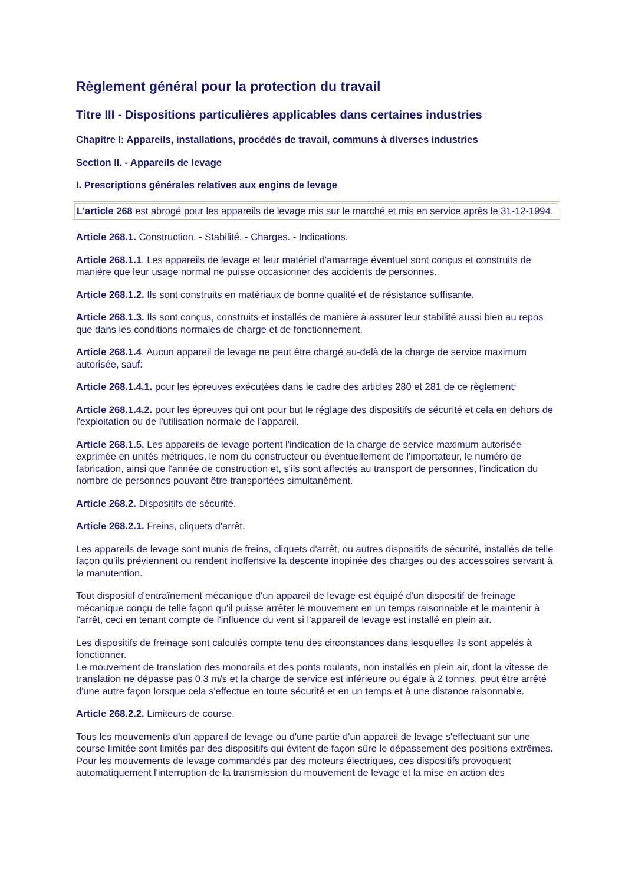Règlement général pour la protection du travail
Titre III - Dispositions particulières applicables dans certaines industries
Chapitre I: Appareils, installations, procédés de travail, communs à diverses industries
Section II. - Appareils de levage
I. Prescriptions générales relatives aux engins de levage
L'article 268 est abrogé pour les appareils de levage mis sur le marché et mis en service après le 31-12-1994.
Article 268.1. Construction. - Stabilité. - Charges. - Indications.
Article 268.1.1. Les appareils de levage et leur matériel d'amarrage éventuel sont conçus et construits de manière que leur usage normal ne puisse occasionner des accidents de personnes.
Article 268.1.2. Ils sont construits en matériaux de bonne qualité et de résistance suffisante.
Article 268.1.3. Ils sont conçus, construits et installés de manière à assurer leur stabilité aussi bien au repos que dans les conditions normales de charge et de fonctionnement.
Article 268.1.4. Aucun appareil de levage ne peut être chargé au-delà de la charge de service maximum autorisée, sauf:
Article 268.1.4.1. pour les épreuves exécutées dans le cadre des articles 280 et 281 de ce règlement;
Article 268.1.4.2. pour les épreuves qui ont pour but le réglage des dispositifs de sécurité et cela en dehors de l'exploitation ou de l'utilisation normale de l'appareil.
Article 268.1.5. Les appareils de levage portent l'indication de la charge de service maximum autorisée exprimée en unités métriques, le nom du constructeur ou éventuellement de l'importateur, le numéro de fabrication, ainsi que l'année de construction et, s'ils sont affectés au transport de personnes, l'indication du nombre de personnes pouvant être transportées simultanément.
Article 268.2. Dispositifs de sécurité.
Article 268.2.1. Freins, cliquets d'arrêt.
Les appareils de levage sont munis de freins, cliquets d'arrêt, ou autres dispositifs de sécurité, installés de telle façon qu'ils préviennent ou rendent inoffensive la descente inopinée des charges ou des accessoires servant à la manutention.
Tout dispositif d'entraînement mécanique d'un appareil de levage est équipé d'un dispositif de freinage mécanique conçu de telle façon qu'il puisse arrêter le mouvement en un temps raisonnable et le maintenir à l'arrêt, ceci en tenant compte de l'influence du vent si l'appareil de levage est installé en plein air.
Les dispositifs de freinage sont calculés compte tenu des circonstances dans lesquelles ils sont appelés à fonctionner.
Le mouvement de translation des monorails et des ponts roulants, non installés en plein air, dont la vitesse de translation ne dépasse pas 0,3 m/s et la charge de service est inférieure ou égale à 2 tonnes, peut être arrêté d'une autre façon lorsque cela s'effectue en toute sécurité et en un temps et à une distance raisonnable.
Article 268.2.2. Limiteurs de course.
Tous les mouvements d'un appareil de levage ou d'une partie d'un appareil de levage s'effectuant sur une course limitée sont limités par des dispositifs qui évitent de façon sûre le dépassement des positions extrêmes.
Pour les mouvements de levage commandés par des moteurs électriques, ces dispositifs provoquent automatiquement l'interruption de la transmission du mouvement de levage et la mise en action des